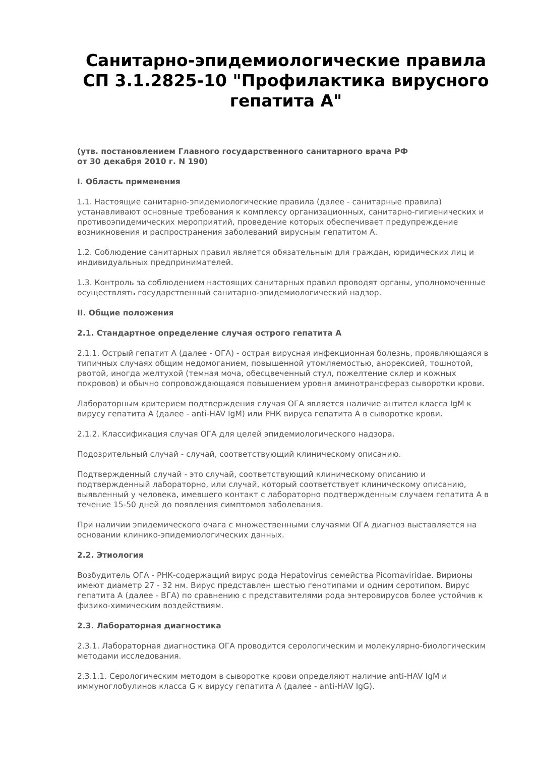Санитарно-эпидемиологические правила СП 3.1.2825-10 "Профилактика вирусного гепатита А"
(утв. постановлением Главного государственного санитарного врача РФ
от 30 декабря 2010 г. N 190)
I. Область применения
1.1. Настоящие санитарно-эпидемиологические правила (далее - санитарные правила) устанавливают основные требования к комплексу организационных, санитарно-гигиенических и противоэпидемических мероприятий, проведение которых обеспечивает предупреждение возникновения и распространения заболеваний вирусным гепатитом А.
1.2. Соблюдение санитарных правил является обязательным для граждан, юридических лиц и индивидуальных предпринимателей.
1.3. Контроль за соблюдением настоящих санитарных правил проводят органы, уполномоченные осуществлять государственный санитарно-эпидемиологический надзор.
II. Общие положения
2.1. Стандартное определение случая острого гепатита А
2.1.1. Острый гепатит А (далее - ОГА) - острая вирусная инфекционная болезнь, проявляющаяся в типичных случаях общим недомоганием, повышенной утомляемостью, анорексией, тошнотой, рвотой, иногда желтухой (темная моча, обесцвеченный стул, пожелтение склер и кожных покровов) и обычно сопровождающаяся повышением уровня аминотрансфераз сыворотки крови.
Лабораторным критерием подтверждения случая ОГА является наличие антител класса IgM к вирусу гепатита А (далее - anti-HAV IgM) или РНК вируса гепатита А в сыворотке крови.
2.1.2. Классификация случая ОГА для целей эпидемиологического надзора.
Подозрительный случай - случай, соответствующий клиническому описанию.
Подтвержденный случай - это случай, соответствующий клиническому описанию и подтвержденный лабораторно, или случай, который соответствует клиническому описанию, выявленный у человека, имевшего контакт с лабораторно подтвержденным случаем гепатита А в течение 15-50 дней до появления симптомов заболевания.
При наличии эпидемического очага с множественными случаями ОГА диагноз выставляется на основании клинико-эпидемиологических данных.
2.2. Этиология
Возбудитель ОГА - РНК-содержащий вирус рода Hepatovirus семейства Picornaviridae. Вирионы имеют диаметр 27 - 32 нм. Вирус представлен шестью генотипами и одним серотипом. Вирус гепатита А (далее - ВГА) по сравнению с представителями рода энтеровирусов более устойчив к физико-химическим воздействиям.
2.3. Лабораторная диагностика
2.3.1. Лабораторная диагностика ОГА проводится серологическим и молекулярно-биологическим методами исследования.
2.3.1.1. Серологическим методом в сыворотке крови определяют наличие anti-HAV IgM и иммуноглобулинов класса G к вирусу гепатита А (далее - anti-HAV IgG).